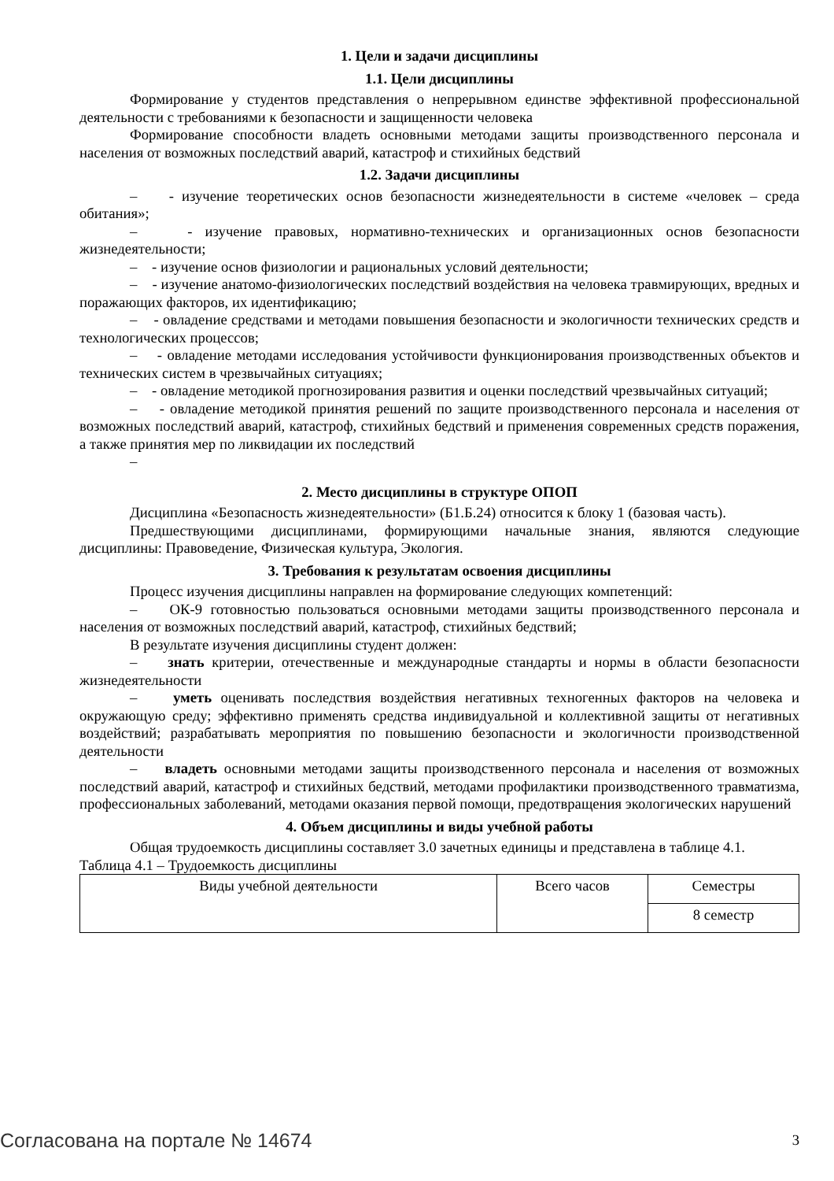1. Цели и задачи дисциплины
1.1. Цели дисциплины
Формирование у студентов представления о непрерывном единстве эффективной профессиональной деятельности с требованиями к безопасности и защищенности человека
Формирование способности владеть основными методами защиты производственного персонала и населения от возможных последствий аварий, катастроф и стихийных бедствий
1.2. Задачи дисциплины
– - изучение теоретических основ безопасности жизнедеятельности в системе «человек – среда обитания»;
– - изучение правовых, нормативно-технических и организационных основ безопасности жизнедеятельности;
– - изучение основ физиологии и рациональных условий деятельности;
– - изучение анатомо-физиологических последствий воздействия на человека травмирующих, вредных и поражающих факторов, их идентификацию;
– - овладение средствами и методами повышения безопасности и экологичности технических средств и технологических процессов;
– - овладение методами исследования устойчивости функционирования производственных объектов и технических систем в чрезвычайных ситуациях;
– - овладение методикой прогнозирования развития и оценки последствий чрезвычайных ситуаций;
– - овладение методикой принятия решений по защите производственного персонала и населения от возможных последствий аварий, катастроф, стихийных бедствий и применения современных средств поражения, а также принятия мер по ликвидации их последствий
–
2. Место дисциплины в структуре ОПОП
Дисциплина «Безопасность жизнедеятельности» (Б1.Б.24) относится к блоку 1 (базовая часть).
Предшествующими дисциплинами, формирующими начальные знания, являются следующие дисциплины: Правоведение, Физическая культура, Экология.
3. Требования к результатам освоения дисциплины
Процесс изучения дисциплины направлен на формирование следующих компетенций:
– ОК-9 готовностью пользоваться основными методами защиты производственного персонала и населения от возможных последствий аварий, катастроф, стихийных бедствий;
В результате изучения дисциплины студент должен:
– знать критерии, отечественные и международные стандарты и нормы в области безопасности жизнедеятельности
– уметь оценивать последствия воздействия негативных техногенных факторов на человека и окружающую среду; эффективно применять средства индивидуальной и коллективной защиты от негативных воздействий; разрабатывать мероприятия по повышению безопасности и экологичности производственной деятельности
– владеть основными методами защиты производственного персонала и населения от возможных последствий аварий, катастроф и стихийных бедствий, методами профилактики производственного травматизма, профессиональных заболеваний, методами оказания первой помощи, предотвращения экологических нарушений
4. Объем дисциплины и виды учебной работы
Общая трудоемкость дисциплины составляет 3.0 зачетных единицы и представлена в таблице 4.1.
Таблица 4.1 – Трудоемкость дисциплины
| Виды учебной деятельности | Всего часов | Семестры |
| | | 8 семестр |
Согласована на портале № 14674 3